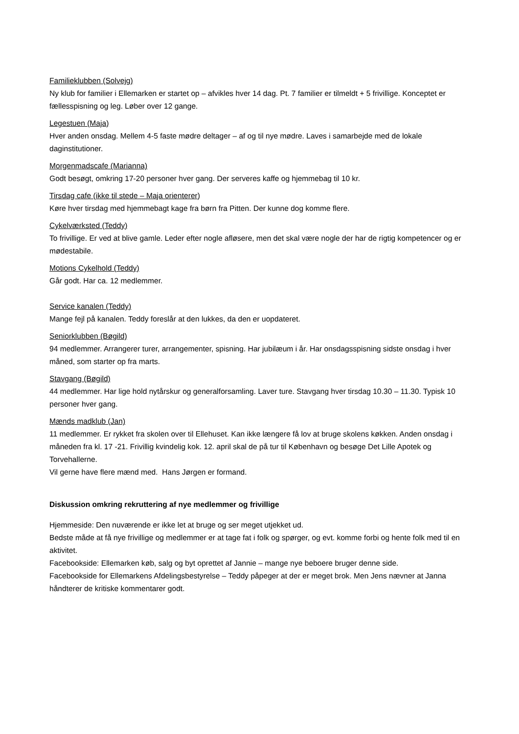Familieklubben (Solvejg)
Ny klub for familier i Ellemarken er startet op – afvikles hver 14 dag. Pt. 7 familier er tilmeldt + 5 frivillige. Konceptet er fællesspisning og leg. Løber over 12 gange.
Legestuen (Maja)
Hver anden onsdag. Mellem 4-5 faste mødre deltager – af og til nye mødre. Laves i samarbejde med de lokale daginstitutioner.
Morgenmadscafe (Marianna)
Godt besøgt, omkring 17-20 personer hver gang. Der serveres kaffe og hjemmebag til 10 kr.
Tirsdag cafe (ikke til stede – Maja orienterer)
Køre hver tirsdag med hjemmebagt kage fra børn fra Pitten. Der kunne dog komme flere.
Cykelværksted (Teddy)
To frivillige. Er ved at blive gamle. Leder efter nogle afløsere, men det skal være nogle der har de rigtig kompetencer og er mødestabile.
Motions Cykelhold (Teddy)
Går godt. Har ca. 12 medlemmer.
Service kanalen (Teddy)
Mange fejl på kanalen. Teddy foreslår at den lukkes, da den er uopdateret.
Seniorklubben (Bøgild)
94 medlemmer. Arrangerer turer, arrangementer, spisning. Har jubilæum i år. Har onsdagsspisning sidste onsdag i hver måned, som starter op fra marts.
Stavgang (Bøgild)
44 medlemmer. Har lige hold nytårskur og generalforsamling. Laver ture. Stavgang hver tirsdag 10.30 – 11.30. Typisk 10 personer hver gang.
Mænds madklub (Jan)
11 medlemmer. Er rykket fra skolen over til Ellehuset. Kan ikke længere få lov at bruge skolens køkken. Anden onsdag i måneden fra kl. 17 -21. Frivillig kvindelig kok. 12. april skal de på tur til København og besøge Det Lille Apotek og Torvehallerne.
Vil gerne have flere mænd med. Hans Jørgen er formand.
Diskussion omkring rekruttering af nye medlemmer og frivillige
Hjemmeside: Den nuværende er ikke let at bruge og ser meget utjekket ud.
Bedste måde at få nye frivillige og medlemmer er at tage fat i folk og spørger, og evt. komme forbi og hente folk med til en aktivitet.
Facebookside: Ellemarken køb, salg og byt oprettet af Jannie – mange nye beboere bruger denne side.
Facebookside for Ellemarkens Afdelingsbestyrelse – Teddy påpeger at der er meget brok. Men Jens nævner at Janna håndterer de kritiske kommentarer godt.